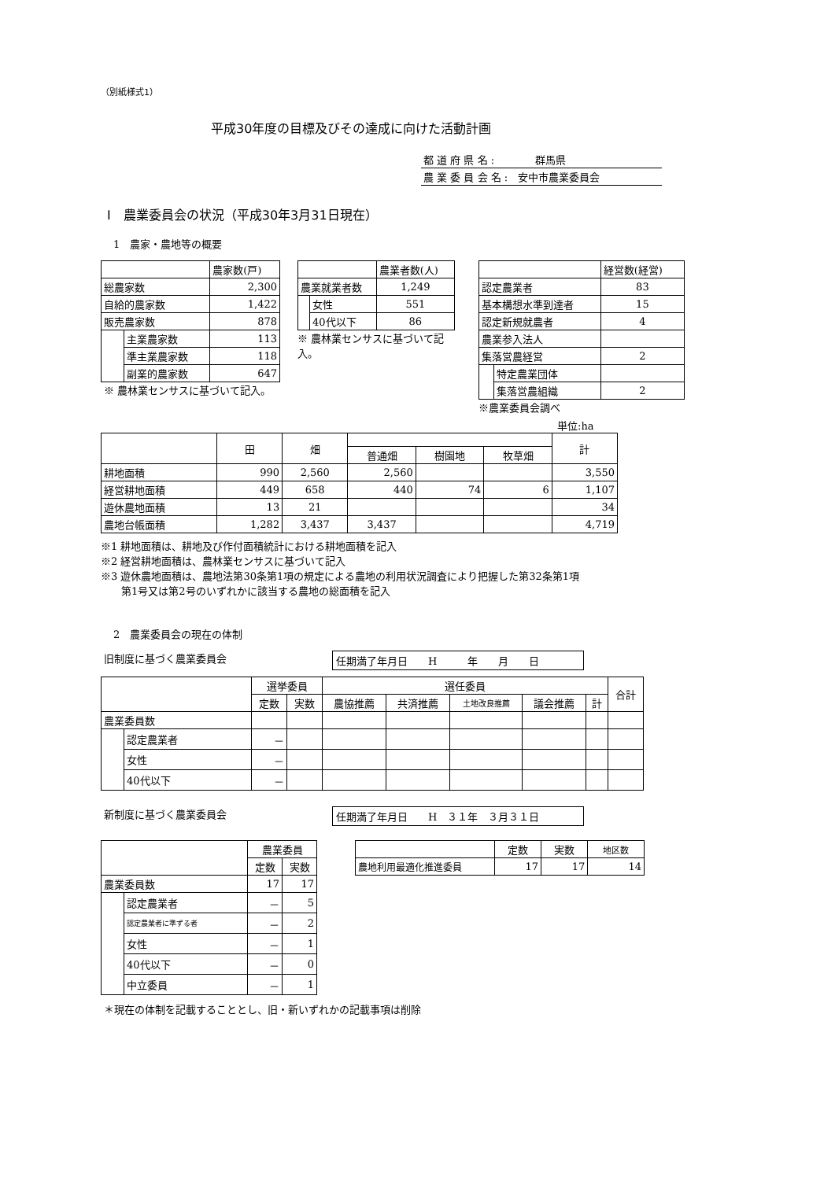（別紙様式1）
平成30年度の目標及びその達成に向けた活動計画
| 都 道 府 県 名 : 群馬県 |
| 農 業 委 員 会 名 : 安中市農業委員会 |
Ⅰ　農業委員会の状況（平成30年3月31日現在）
1　農家・農地等の概要
| | | 農家数(戸) |
| 総農家数 | | 2,300 |
| 自給的農家数 | | 1,422 |
| 販売農家数 | | 878 |
| | 主業農家数 | 113 |
| | 準主業農家数 | 118 |
| | 副業的農家数 | 647 |
※ 農林業センサスに基づいて記入。
| | | 農業者数(人) |
| 農業就業者数 | | 1,249 |
| | 女性 | 551 |
| | 40代以下 | 86 |
※ 農林業センサスに基づいて記入。
| | | 経営数(経営) |
| 認定農業者 | | 83 |
| 基本構想水準到達者 | | 15 |
| 認定新規就農者 | | 4 |
| 農業参入法人 | | |
| 集落営農経営 | | 2 |
| | 特定農業団体 | |
| | 集落営農組織 | 2 |
※農業委員会調べ
単位:ha
| | 田 | 畑 | | | | 計 |
| | | | 普通畑 | 樹園地 | 牧草畑 | |
| 耕地面積 | 990 | 2,560 | 2,560 | | | 3,550 |
| 経営耕地面積 | 449 | 658 | 440 | 74 | 6 | 1,107 |
| 遊休農地面積 | 13 | 21 | | | | 34 |
| 農地台帳面積 | 1,282 | 3,437 | 3,437 | | | 4,719 |
※1 耕地面積は、耕地及び作付面積統計における耕地面積を記入
※2 経営耕地面積は、農林業センサスに基づいて記入
※3 遊休農地面積は、農地法第30条第1項の規定による農地の利用状況調査により把握した第32条第1項
　　第1号又は第2号のいずれかに該当する農地の総面積を記入
2　農業委員会の現在の体制
旧制度に基づく農業委員会 任期満了年月日　　H　　　年　　月　　日
| | | 選挙委員 | | 選任委員 | | | | | 合計 |
| | | 定数 | 実数 | 農協推薦 | 共済推薦 | 土地改良推薦 | 議会推薦 | 計 | |
| 農業委員数 | | | | | | | | | |
| | 認定農業者 | － | | | | | | | |
| | 女性 | － | | | | | | | |
| | 40代以下 | － | | | | | | | |
新制度に基づく農業委員会 任期満了年月日　　H　３１年　３月３１日
| | | 農業委員 | |
| | | 定数 | 実数 |
| 農業委員数 | | 17 | 17 |
| | 認定農業者 | － | 5 |
| | 認定農業者に準ずる者 | － | 2 |
| | 女性 | － | 1 |
| | 40代以下 | － | 0 |
| | 中立委員 | － | 1 |
| | 定数 | 実数 | 地区数 |
| 農地利用最適化推進委員 | 17 | 17 | 14 |
＊現在の体制を記載することとし、旧・新いずれかの記載事項は削除